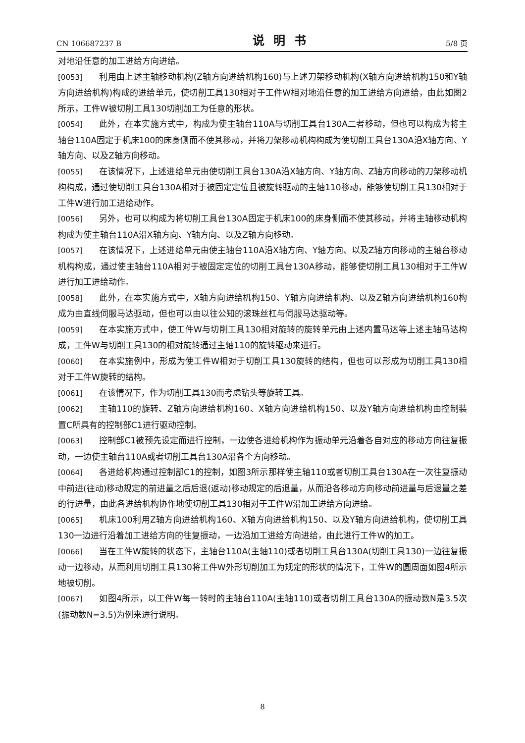CN 106687237 B 说明书 5/8 页
对地沿任意的加工进给方向进给。
[0053] 利用由上述主轴移动机构(Z轴方向进给机构160)与上述刀架移动机构(X轴方向进给机构150和Y轴方向进给机构)构成的进给单元，使切削工具130相对于工件W相对地沿任意的加工进给方向进给，由此如图2所示，工件W被切削工具130切削加工为任意的形状。
[0054] 此外，在本实施方式中，构成为使主轴台110A与切削工具台130A二者移动，但也可以构成为将主轴台110A固定于机床100的床身侧而不使其移动，并将刀架移动机构构成为使切削工具台130A沿X轴方向、Y轴方向、以及Z轴方向移动。
[0055] 在该情况下，上述进给单元由使切削工具台130A沿X轴方向、Y轴方向、Z轴方向移动的刀架移动机构构成，通过使切削工具台130A相对于被固定定位且被旋转驱动的主轴110移动，能够使切削工具130相对于工件W进行加工进给动作。
[0056] 另外，也可以构成为将切削工具台130A固定于机床100的床身侧而不使其移动，并将主轴移动机构构成为使主轴台110A沿X轴方向、Y轴方向、以及Z轴方向移动。
[0057] 在该情况下，上述进给单元由使主轴台110A沿X轴方向、Y轴方向、以及Z轴方向移动的主轴台移动机构构成，通过使主轴台110A相对于被固定定位的切削工具台130A移动，能够使切削工具130相对于工件W进行加工进给动作。
[0058] 此外，在本实施方式中，X轴方向进给机构150、Y轴方向进给机构、以及Z轴方向进给机构160构成为由直线伺服马达驱动，但也可以由以往公知的滚珠丝杠与伺服马达驱动等。
[0059] 在本实施方式中，使工件W与切削工具130相对旋转的旋转单元由上述内置马达等上述主轴马达构成，工件W与切削工具130的相对旋转通过主轴110的旋转驱动来进行。
[0060] 在本实施例中，形成为使工件W相对于切削工具130旋转的结构，但也可以形成为切削工具130相对于工件W旋转的结构。
[0061] 在该情况下，作为切削工具130而考虑钻头等旋转工具。
[0062] 主轴110的旋转、Z轴方向进给机构160、X轴方向进给机构150、以及Y轴方向进给机构由控制装置C所具有的控制部C1进行驱动控制。
[0063] 控制部C1被预先设定而进行控制，一边使各进给机构作为振动单元沿着各自对应的移动方向往复振动，一边使主轴台110A或者切削工具台130A沿各个方向移动。
[0064] 各进给机构通过控制部C1的控制，如图3所示那样使主轴110或者切削工具台130A在一次往复振动中前进(往动)移动规定的前进量之后后退(返动)移动规定的后退量，从而沿各移动方向移动前进量与后退量之差的行进量，由此各进给机构协作地使切削工具130相对于工件W沿加工进给方向进给。
[0065] 机床100利用Z轴方向进给机构160、X轴方向进给机构150、以及Y轴方向进给机构，使切削工具130一边进行沿着加工进给方向的往复振动，一边沿加工进给方向进给，由此进行工件W的加工。
[0066] 当在工件W旋转的状态下，主轴台110A(主轴110)或者切削工具台130A(切削工具130)一边往复振动一边移动，从而利用切削工具130将工件W外形切削加工为规定的形状的情况下，工件W的圆周面如图4所示地被切削。
[0067] 如图4所示，以工件W每一转时的主轴台110A(主轴110)或者切削工具台130A的振动数N是3.5次(振动数N=3.5)为例来进行说明。
8